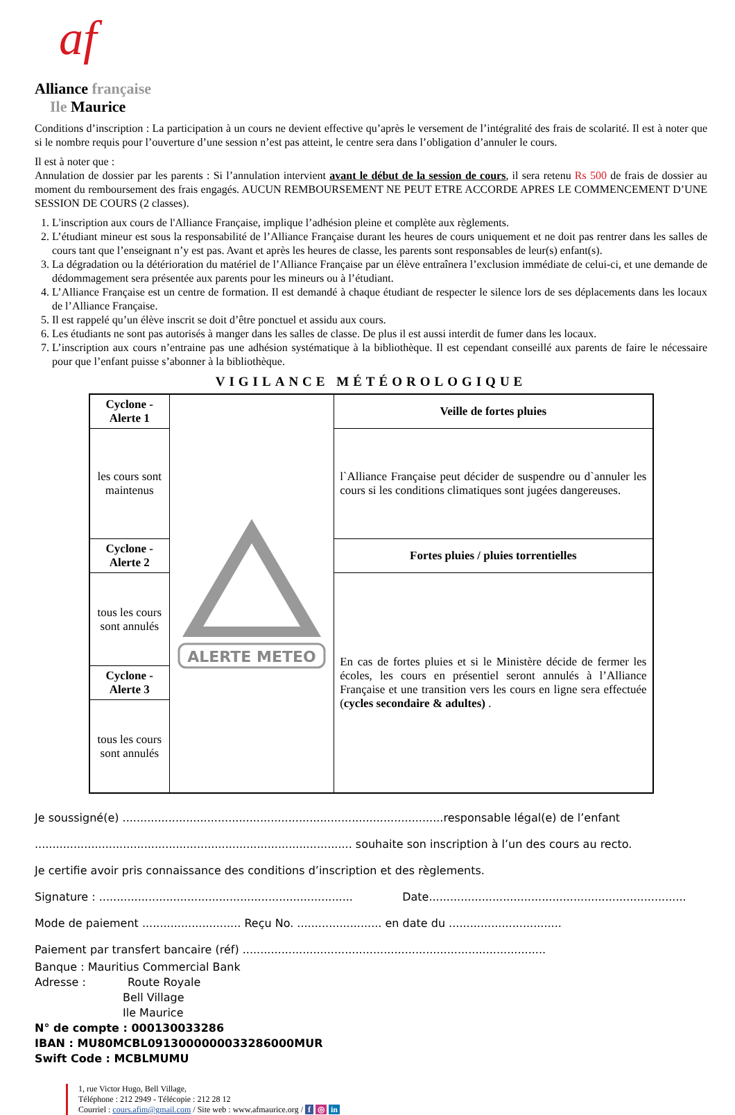af
Alliance française
Ile Maurice
Conditions d’inscription : La participation à un cours ne devient effective qu’après le versement de l’intégralité des frais de scolarité. Il est à noter que si le nombre requis pour l’ouverture d’une session n’est pas atteint, le centre sera dans l’obligation d’annuler le cours.
Il est à noter que :
Annulation de dossier par les parents : Si l’annulation intervient avant le début de la session de cours, il sera retenu Rs 500 de frais de dossier au moment du remboursement des frais engagés. AUCUN REMBOURSEMENT NE PEUT ETRE ACCORDE APRES LE COMMENCEMENT D’UNE SESSION DE COURS (2 classes).
1. L'inscription aux cours de l'Alliance Française, implique l’adhésion pleine et complète aux règlements.
2. L’étudiant mineur est sous la responsabilité de l’Alliance Française durant les heures de cours uniquement et ne doit pas rentrer dans les salles de cours tant que l’enseignant n’y est pas. Avant et après les heures de classe, les parents sont responsables de leur(s) enfant(s).
3. La dégradation ou la détérioration du matériel de l’Alliance Française par un élève entraînera l’exclusion immédiate de celui-ci, et une demande de dédommagement sera présentée aux parents pour les mineurs ou à l’étudiant.
4. L’Alliance Française est un centre de formation. Il est demandé à chaque étudiant de respecter le silence lors de ses déplacements dans les locaux de l’Alliance Française.
5. Il est rappelé qu’un élève inscrit se doit d’être ponctuel et assidu aux cours.
6. Les étudiants ne sont pas autorisés à manger dans les salles de classe. De plus il est aussi interdit de fumer dans les locaux.
7. L’inscription aux cours n’entraine pas une adhésion systématique à la bibliothèque. Il est cependant conseillé aux parents de faire le nécessaire pour que l’enfant puisse s’abonner à la bibliothèque.
VIGILANCE MÉTÉOROLOGIQUE
| Cyclone - Alerte 1 | ALERTE METEO | Veille de fortes pluies |
| les cours sont maintenus | | l`Alliance Française peut décider de suspendre ou d`annuler les cours si les conditions climatiques sont jugées dangereuses. |
| Cyclone - Alerte 2 | | Fortes pluies / pluies torrentielles |
| tous les cours sont annulés | | En cas de fortes pluies et si le Ministère décide de fermer les écoles, les cours en présentiel seront annulés à l’Alliance Française et une transition vers les cours en ligne sera effectuée ( cycles secondaire & adultes) . |
| Cyclone - Alerte 3 | | |
| tous les cours sont annulés | | |
Je soussigné(e) ...........................................................................................responsable légal(e) de l’enfant
.......................................................................................... souhaite son inscription à l’un des cours au recto.
Je certifie avoir pris connaissance des conditions d’inscription et des règlements.
Signature : ........................................................................ Date.........................................................................
Mode de paiement ............................ Reçu No. ........................ en date du ................................
Paiement par transfert bancaire (réf) ......................................................................................
Banque : Mauritius Commercial Bank
Adresse : Route Royale
Bell Village
Ile Maurice
N° de compte : 000130033286
IBAN : MU80MCBL0913000000033286000MUR
Swift Code : MCBLMUMU
1, rue Victor Hugo, Bell Village,
Téléphone : 212 2949 - Télécopie : 212 28 12
Courriel : cours.afim@gmail.com / Site web : www.afmaurice.org / f ◎ in